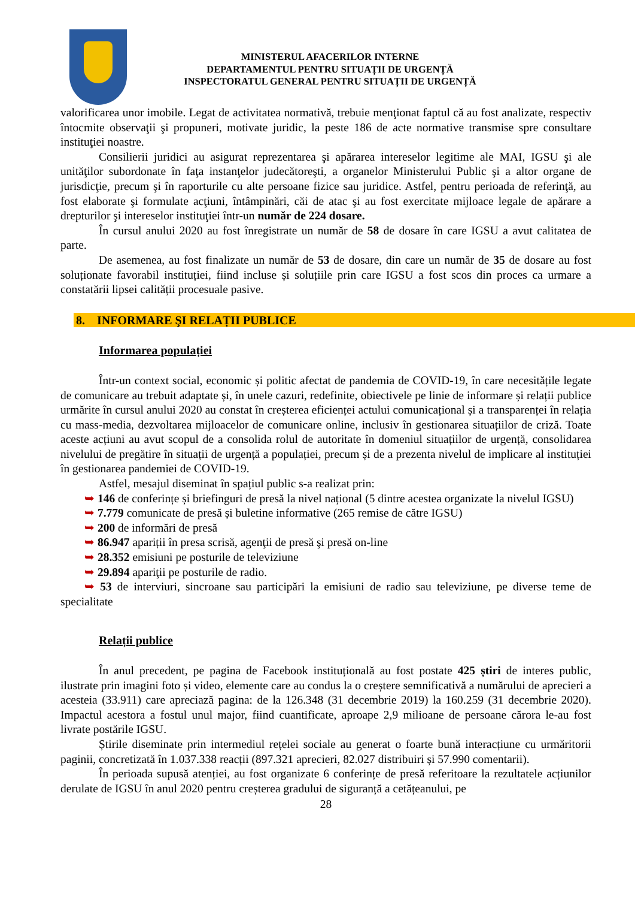MINISTERUL AFACERILOR INTERNE
DEPARTAMENTUL PENTRU SITUAȚII DE URGENȚĂ
INSPECTORATUL GENERAL PENTRU SITUAȚII DE URGENȚĂ
valorificarea unor imobile. Legat de activitatea normativă, trebuie menţionat faptul că au fost analizate, respectiv întocmite observaţii şi propuneri, motivate juridic, la peste 186 de acte normative transmise spre consultare instituţiei noastre.
Consilierii juridici au asigurat reprezentarea şi apărarea intereselor legitime ale MAI, IGSU şi ale unităţilor subordonate în faţa instanţelor judecătoreşti, a organelor Ministerului Public şi a altor organe de jurisdicţie, precum şi în raporturile cu alte persoane fizice sau juridice. Astfel, pentru perioada de referinţă, au fost elaborate şi formulate acţiuni, întâmpinări, căi de atac şi au fost exercitate mijloace legale de apărare a drepturilor şi intereselor instituţiei într-un număr de 224 dosare.
În cursul anului 2020 au fost înregistrate un număr de 58 de dosare în care IGSU a avut calitatea de parte.
De asemenea, au fost finalizate un număr de 53 de dosare, din care un număr de 35 de dosare au fost soluționate favorabil instituției, fiind incluse și soluțiile prin care IGSU a fost scos din proces ca urmare a constatării lipsei calității procesuale pasive.
8. INFORMARE ŞI RELAȚII PUBLICE
Informarea populației
Într-un context social, economic și politic afectat de pandemia de COVID-19, în care necesitățile legate de comunicare au trebuit adaptate și, în unele cazuri, redefinite, obiectivele pe linie de informare și relații publice urmărite în cursul anului 2020 au constat în creșterea eficienței actului comunicațional și a transparenței în relația cu mass-media, dezvoltarea mijloacelor de comunicare online, inclusiv în gestionarea situațiilor de criză. Toate aceste acțiuni au avut scopul de a consolida rolul de autoritate în domeniul situațiilor de urgență, consolidarea nivelului de pregătire în situații de urgență a populației, precum și de a prezenta nivelul de implicare al instituției în gestionarea pandemiei de COVID-19.
Astfel, mesajul diseminat în spațiul public s-a realizat prin:
➥ 146 de conferințe și briefinguri de presă la nivel național (5 dintre acestea organizate la nivelul IGSU)
➥ 7.779 comunicate de presă și buletine informative (265 remise de către IGSU)
➥ 200 de informări de presă
➥ 86.947 apariții în presa scrisă, agenţii de presă şi presă on-line
➥ 28.352 emisiuni pe posturile de televiziune
➥ 29.894 apariţii pe posturile de radio.
➥ 53 de interviuri, sincroane sau participări la emisiuni de radio sau televiziune, pe diverse teme de specialitate
Relații publice
În anul precedent, pe pagina de Facebook instituțională au fost postate 425 știri de interes public, ilustrate prin imagini foto și video, elemente care au condus la o creștere semnificativă a numărului de aprecieri a acesteia (33.911) care apreciază pagina: de la 126.348 (31 decembrie 2019) la 160.259 (31 decembrie 2020). Impactul acestora a fostul unul major, fiind cuantificate, aproape 2,9 milioane de persoane cărora le-au fost livrate postările IGSU.
Știrile diseminate prin intermediul rețelei sociale au generat o foarte bună interacțiune cu urmăritorii paginii, concretizată în 1.037.338 reacții (897.321 aprecieri, 82.027 distribuiri și 57.990 comentarii).
În perioada supusă atenției, au fost organizate 6 conferințe de presă referitoare la rezultatele acțiunilor derulate de IGSU în anul 2020 pentru creșterea gradului de siguranță a cetățeanului, pe
28